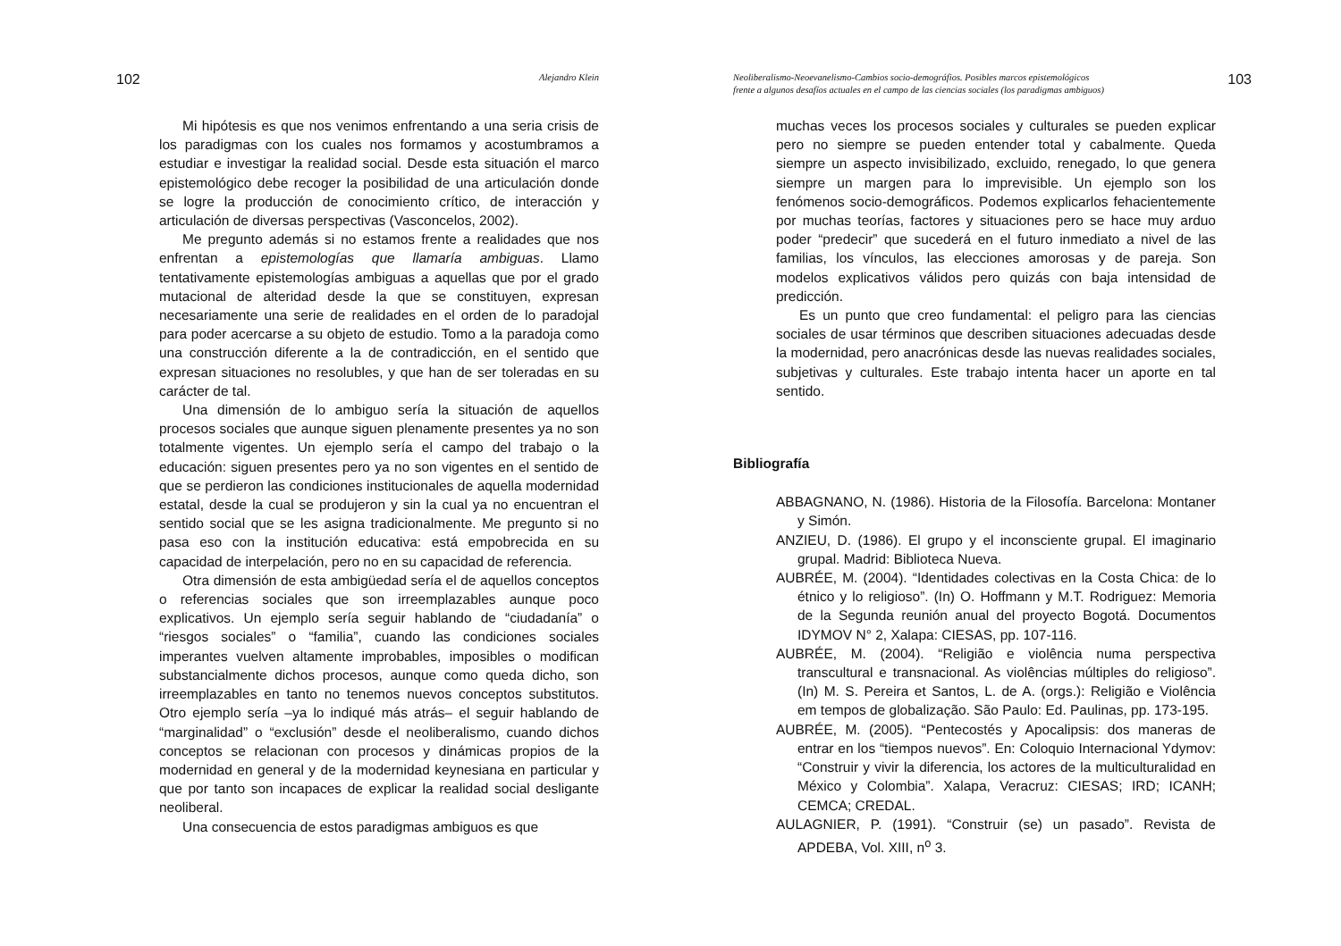102 Alejandro Klein
Mi hipótesis es que nos venimos enfrentando a una seria crisis de los paradigmas con los cuales nos formamos y acostumbramos a estudiar e investigar la realidad social. Desde esta situación el marco epistemológico debe recoger la posibilidad de una articulación donde se logre la producción de conocimiento crítico, de interacción y articulación de diversas perspectivas (Vasconcelos, 2002).
Me pregunto además si no estamos frente a realidades que nos enfrentan a epistemologías que llamaría ambiguas. Llamo tentativamente epistemologías ambiguas a aquellas que por el grado mutacional de alteridad desde la que se constituyen, expresan necesariamente una serie de realidades en el orden de lo paradojal para poder acercarse a su objeto de estudio. Tomo a la paradoja como una construcción diferente a la de contradicción, en el sentido que expresan situaciones no resolubles, y que han de ser toleradas en su carácter de tal.
Una dimensión de lo ambiguo sería la situación de aquellos procesos sociales que aunque siguen plenamente presentes ya no son totalmente vigentes. Un ejemplo sería el campo del trabajo o la educación: siguen presentes pero ya no son vigentes en el sentido de que se perdieron las condiciones institucionales de aquella modernidad estatal, desde la cual se produjeron y sin la cual ya no encuentran el sentido social que se les asigna tradicionalmente. Me pregunto si no pasa eso con la institución educativa: está empobrecida en su capacidad de interpelación, pero no en su capacidad de referencia.
Otra dimensión de esta ambigüedad sería el de aquellos conceptos o referencias sociales que son irreemplazables aunque poco explicativos. Un ejemplo sería seguir hablando de “ciudadanía” o “riesgos sociales” o “familia”, cuando las condiciones sociales imperantes vuelven altamente improbables, imposibles o modifican substancialmente dichos procesos, aunque como queda dicho, son irreemplazables en tanto no tenemos nuevos conceptos substitutos. Otro ejemplo sería –ya lo indiqué más atrás– el seguir hablando de “marginalidad” o “exclusión” desde el neoliberalismo, cuando dichos conceptos se relacionan con procesos y dinámicas propios de la modernidad en general y de la modernidad keynesiana en particular y que por tanto son incapaces de explicar la realidad social desligante neoliberal.
Una consecuencia de estos paradigmas ambiguos es que
Neoliberalismo-Neoevanelismo-Cambios socio-demográfios. Posibles marcos epistemológicos
frente a algunos desafíos actuales en el campo de las ciencias sociales (los paradigmas ambiguos) 103
muchas veces los procesos sociales y culturales se pueden explicar pero no siempre se pueden entender total y cabalmente. Queda siempre un aspecto invisibilizado, excluido, renegado, lo que genera siempre un margen para lo imprevisible. Un ejemplo son los fenómenos socio-demográficos. Podemos explicarlos fehacientemente por muchas teorías, factores y situaciones pero se hace muy arduo poder “predecir” que sucederá en el futuro inmediato a nivel de las familias, los vínculos, las elecciones amorosas y de pareja. Son modelos explicativos válidos pero quizás con baja intensidad de predicción.
Es un punto que creo fundamental: el peligro para las ciencias sociales de usar términos que describen situaciones adecuadas desde la modernidad, pero anacrónicas desde las nuevas realidades sociales, subjetivas y culturales. Este trabajo intenta hacer un aporte en tal sentido.
Bibliografía
ABBAGNANO, N. (1986). Historia de la Filosofía. Barcelona: Montaner y Simón.
ANZIEU, D. (1986). El grupo y el inconsciente grupal. El imaginario grupal. Madrid: Biblioteca Nueva.
AUBRÉE, M. (2004). “Identidades colectivas en la Costa Chica: de lo étnico y lo religioso”. (In) O. Hoffmann y M.T. Rodriguez: Memoria de la Segunda reunión anual del proyecto Bogotá. Documentos IDYMOV N° 2, Xalapa: CIESAS, pp. 107-116.
AUBRÉE, M. (2004). “Religião e violência numa perspectiva transcultural e transnacional. As violências múltiples do religioso”. (In) M. S. Pereira et Santos, L. de A. (orgs.): Religião e Violência em tempos de globalização. São Paulo: Ed. Paulinas, pp. 173-195.
AUBRÉE, M. (2005). “Pentecostés y Apocalipsis: dos maneras de entrar en los “tiempos nuevos”. En: Coloquio Internacional Ydymov: “Construir y vivir la diferencia, los actores de la multiculturalidad en México y Colombia”. Xalapa, Veracruz: CIESAS; IRD; ICANH; CEMCA; CREDAL.
AULAGNIER, P. (1991). “Construir (se) un pasado”. Revista de APDEBA, Vol. XIII, n<sup>o</sup> 3.